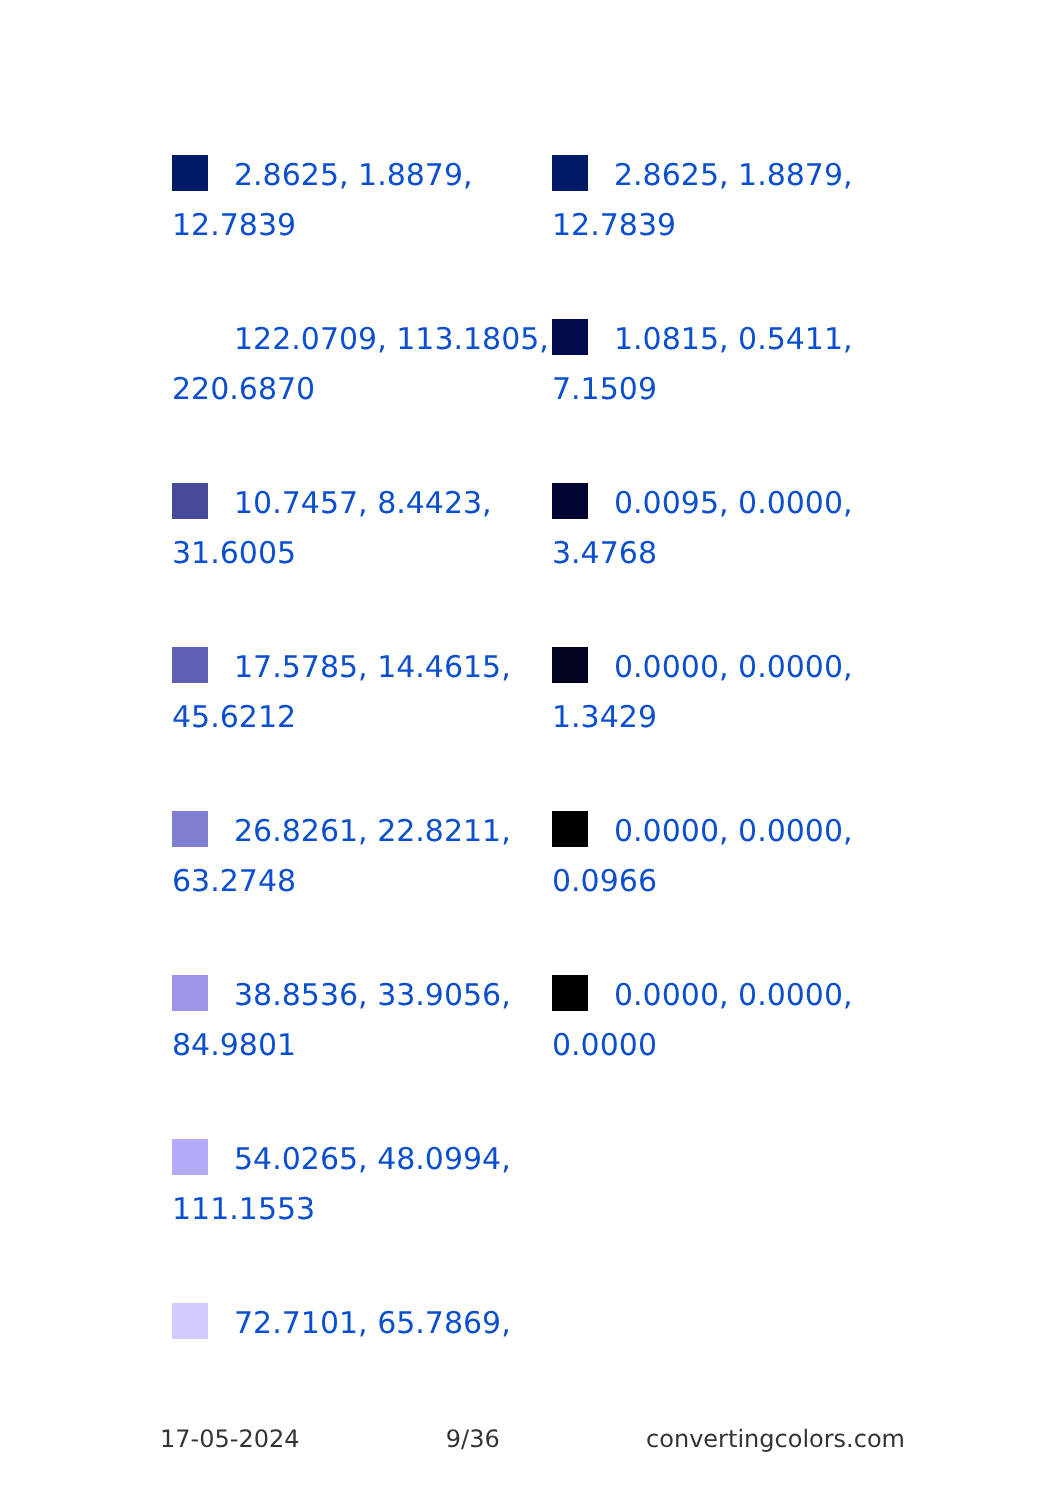2.8625, 1.8879, 12.7839
122.0709, 113.1805, 220.6870
10.7457, 8.4423, 31.6005
17.5785, 14.4615, 45.6212
26.8261, 22.8211, 63.2748
38.8536, 33.9056, 84.9801
54.0265, 48.0994, 111.1553
72.7101, 65.7869,
2.8625, 1.8879, 12.7839
1.0815, 0.5411, 7.1509
0.0095, 0.0000, 3.4768
0.0000, 0.0000, 1.3429
0.0000, 0.0000, 0.0966
0.0000, 0.0000, 0.0000
17-05-2024 9/36 convertingcolors.com